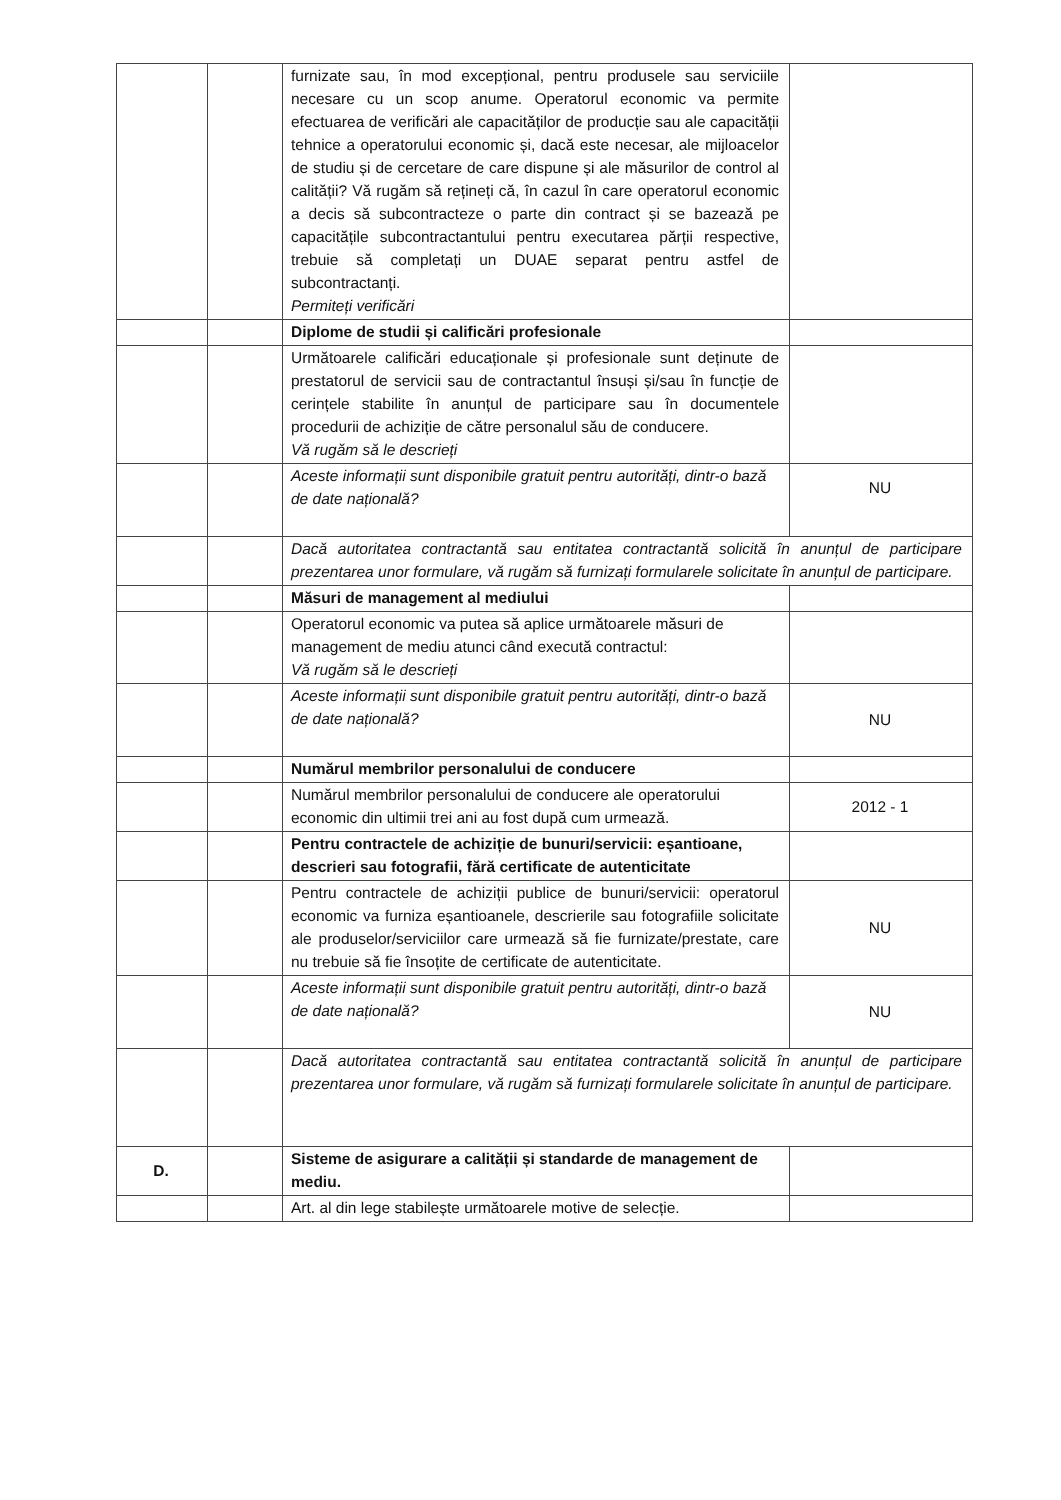| | | furnizate sau, în mod excepțional, pentru produsele sau serviciile necesare cu un scop anume. Operatorul economic va permite efectuarea de verificări ale capacităților de producție sau ale capacității tehnice a operatorului economic și, dacă este necesar, ale mijloacelor de studiu și de cercetare de care dispune și ale măsurilor de control al calității? Vă rugăm să rețineți că, în cazul în care operatorul economic a decis să subcontracteze o parte din contract și se bazează pe capacitățile subcontractantului pentru executarea părții respective, trebuie să completați un DUAE separat pentru astfel de subcontractanți. Permiteți verificări | |
| | | Diplome de studii și calificări profesionale | |
| | | Următoarele calificări educaționale și profesionale sunt deținute de prestatorul de servicii sau de contractantul însuși și/sau în funcție de cerințele stabilite în anunțul de participare sau în documentele procedurii de achiziție de către personalul său de conducere. Vă rugăm să le descrieți | |
| | | Aceste informații sunt disponibile gratuit pentru autorități, dintr-o bază de date națională? | NU |
| | | Dacă autoritatea contractantă sau entitatea contractantă solicită în anunțul de participare prezentarea unor formulare, vă rugăm să furnizați formularele solicitate în anunțul de participare. | |
| | | Măsuri de management al mediului | |
| | | Operatorul economic va putea să aplice următoarele măsuri de management de mediu atunci când execută contractul: Vă rugăm să le descrieți | |
| | | Aceste informații sunt disponibile gratuit pentru autorități, dintr-o bază de date națională? | NU |
| | | Numărul membrilor personalului de conducere | |
| | | Numărul membrilor personalului de conducere ale operatorului economic din ultimii trei ani au fost după cum urmează. | 2012 - 1 |
| | | Pentru contractele de achiziție de bunuri/servicii: eșantioane, descrieri sau fotografii, fără certificate de autenticitate | |
| | | Pentru contractele de achiziții publice de bunuri/servicii: operatorul economic va furniza eșantioanele, descrierile sau fotografiile solicitate ale produselor/serviciilor care urmează să fie furnizate/prestate, care nu trebuie să fie însoțite de certificate de autenticitate. | NU |
| | | Aceste informații sunt disponibile gratuit pentru autorități, dintr-o bază de date națională? | NU |
| | | Dacă autoritatea contractantă sau entitatea contractantă solicită în anunțul de participare prezentarea unor formulare, vă rugăm să furnizați formularele solicitate în anunțul de participare. | |
| D. | | Sisteme de asigurare a calității și standarde de management de mediu. | |
| | | Art. al din lege stabilește următoarele motive de selecție. | |